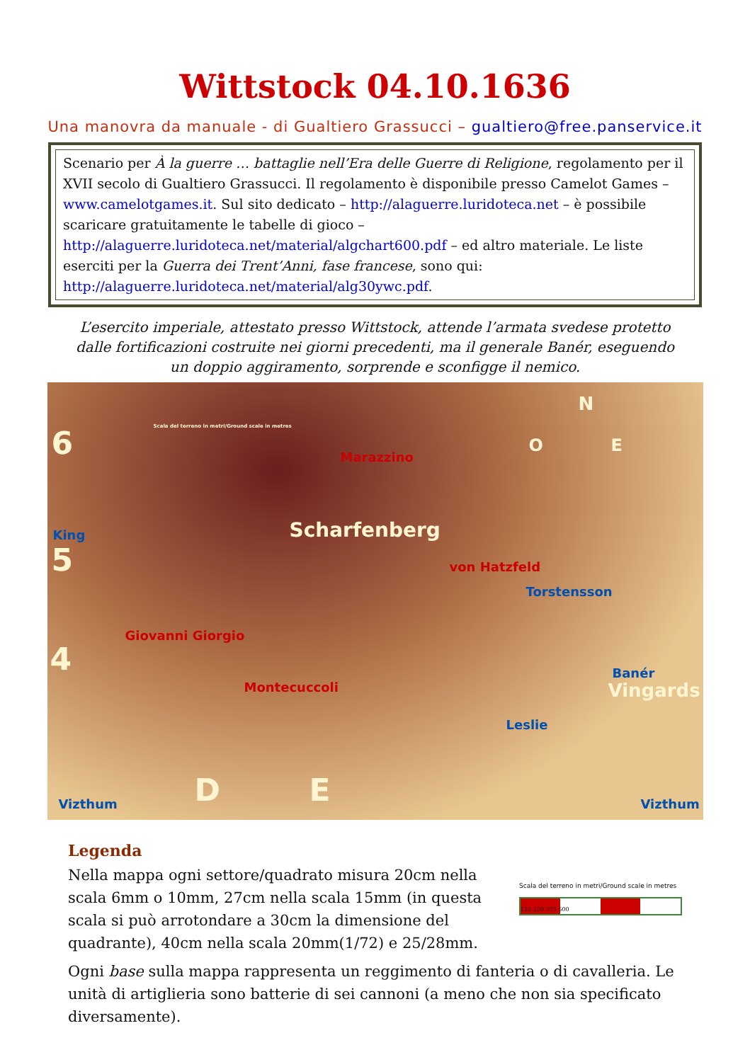Wittstock 04.10.1636
Una manovra da manuale - di Gualtiero Grassucci – gualtiero@free.panservice.it
Scenario per À la guerre … battaglie nell’Era delle Guerre di Religione, regolamento per il XVII secolo di Gualtiero Grassucci. Il regolamento è disponibile presso Camelot Games – www.camelotgames.it. Sul sito dedicato – http://alaguerre.luridoteca.net – è possibile scaricare gratuitamente le tabelle di gioco – http://alaguerre.luridoteca.net/material/algchart600.pdf – ed altro materiale. Le liste eserciti per la Guerra dei Trent’Anni, fase francese, sono qui: http://alaguerre.luridoteca.net/material/alg30ywc.pdf.
L’esercito imperiale, attestato presso Wittstock, attende l’armata svedese protetto dalle fortificazioni costruite nei giorni precedenti, ma il generale Banér, eseguendo un doppio aggiramento, sorprende e sconfigge il nemico.
Scala del terreno in metri/Ground scale in metres 6 Marazzino
N
O E
King
5
Scharfenberg
von Hatzfeld
Torstensson
Giovanni Giorgio
4
Montecuccoli
Banér
Vingards
Leslie
D E Vizthum Vizthum
Legenda
Scala del terreno in metri/Ground scale in metres
125 250 375 500
Nella mappa ogni settore/quadrato misura 20cm nella scala 6mm o 10mm, 27cm nella scala 15mm (in questa scala si può arrotondare a 30cm la dimensione del quadrante), 40cm nella scala 20mm(1/72) e 25/28mm.
Ogni base sulla mappa rappresenta un reggimento di fanteria o di cavalleria. Le unità di artiglieria sono batterie di sei cannoni (a meno che non sia specificato diversamente).